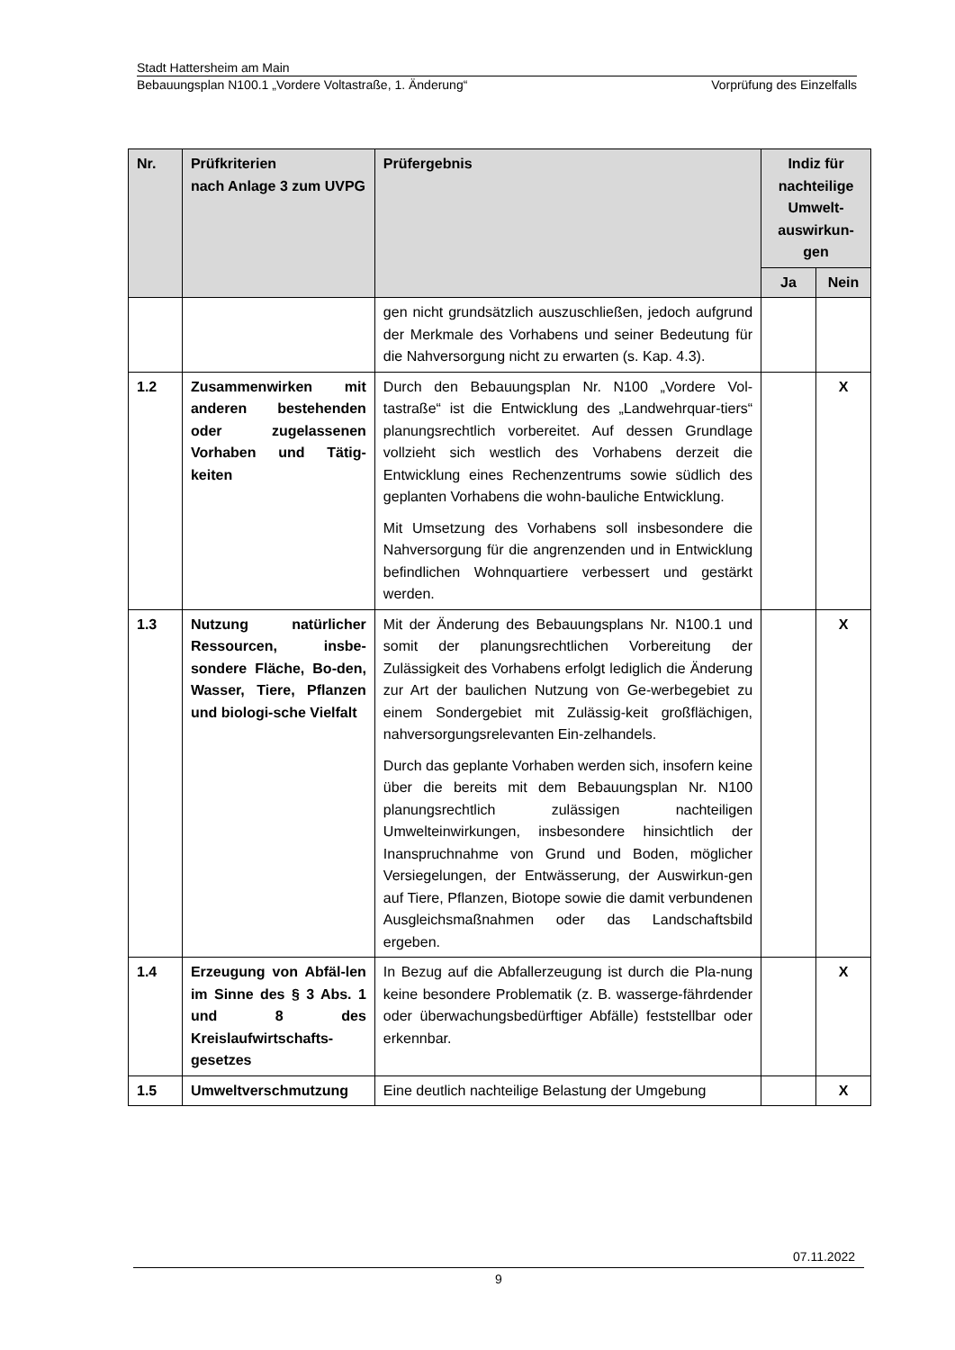Stadt Hattersheim am Main
Bebauungsplan N100.1 „Vordere Voltastraße, 1. Änderung“Vorprüfung des Einzelfalls
| Nr. | Prüfkriterien nach Anlage 3 zum UVPG | Prüfergebnis | Indiz für nachteilige Umwelt-auswirkun-gen | |
| --- | --- | --- | --- | --- |
| | | | Ja | Nein |
| | | gen nicht grundsätzlich auszuschließen, jedoch aufgrund der Merkmale des Vorhabens und seiner Bedeutung für die Nahversorgung nicht zu erwarten (s. Kap. 4.3). | | |
| 1.2 | Zusammenwirken mit anderen bestehenden oder zugelassenen Vorhaben und Tätig-keiten | Durch den Bebauungsplan Nr. N100 „Vordere Vol-tastraße“ ist die Entwicklung des „Landwehrquar-tiers“ planungsrechtlich vorbereitet. Auf dessen Grundlage vollzieht sich westlich des Vorhabens derzeit die Entwicklung eines Rechenzentrums sowie südlich des geplanten Vorhabens die wohn-bauliche Entwicklung. Mit Umsetzung des Vorhabens soll insbesondere die Nahversorgung für die angrenzenden und in Entwicklung befindlichen Wohnquartiere verbessert und gestärkt werden. | | X |
| 1.3 | Nutzung natürlicher Ressourcen, insbe-sondere Fläche, Bo-den, Wasser, Tiere, Pflanzen und biologi-sche Vielfalt | Mit der Änderung des Bebauungsplans Nr. N100.1 und somit der planungsrechtlichen Vorbereitung der Zulässigkeit des Vorhabens erfolgt lediglich die Änderung zur Art der baulichen Nutzung von Ge-werbegebiet zu einem Sondergebiet mit Zulässig-keit großflächigen, nahversorgungsrelevanten Ein-zelhandels. Durch das geplante Vorhaben werden sich, insofern keine über die bereits mit dem Bebauungsplan Nr. N100 planungsrechtlich zulässigen nachteiligen Umwelteinwirkungen, insbesondere hinsichtlich der Inanspruchnahme von Grund und Boden, möglicher Versiegelungen, der Entwässerung, der Auswirkun-gen auf Tiere, Pflanzen, Biotope sowie die damit verbundenen Ausgleichsmaßnahmen oder das Landschaftsbild ergeben. | | X |
| 1.4 | Erzeugung von Abfäl-len im Sinne des § 3 Abs. 1 und 8 des Kreislaufwirtschafts-gesetzes | In Bezug auf die Abfallerzeugung ist durch die Pla-nung keine besondere Problematik (z. B. wasserge-fährdender oder überwachungsbedürftiger Abfälle) feststellbar oder erkennbar. | | X |
| 1.5 | Umweltverschmutzung | Eine deutlich nachteilige Belastung der Umgebung | | X |
07.11.2022
9